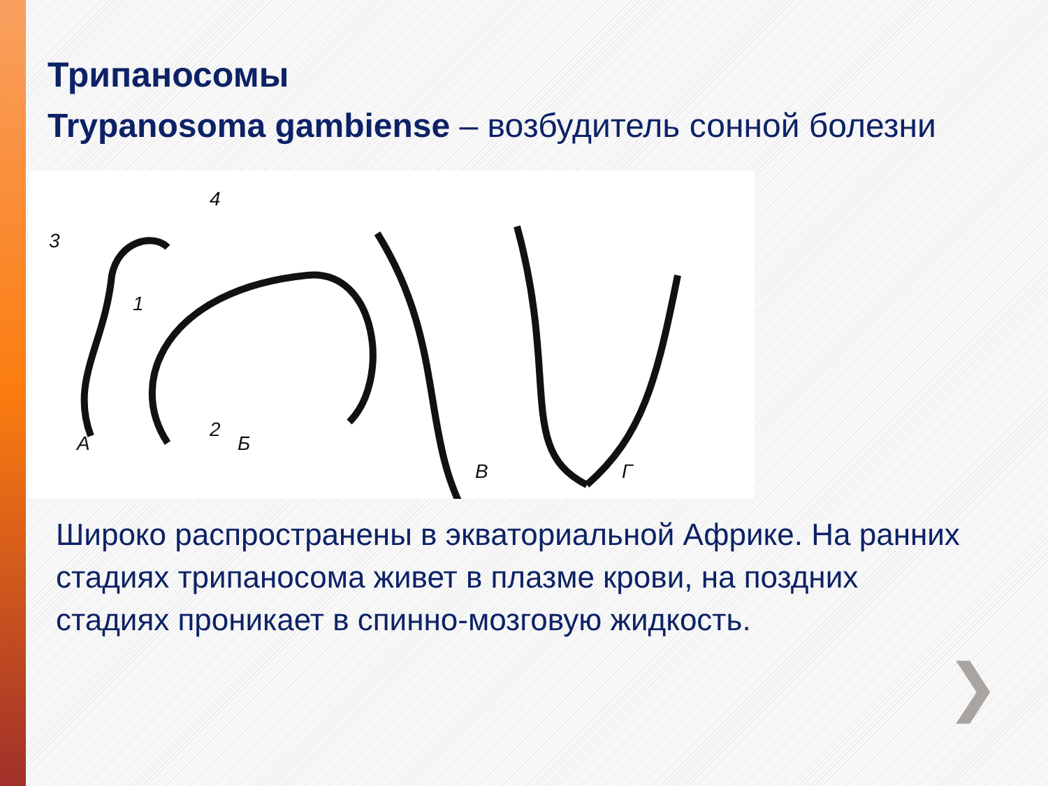Трипаносомы
Trypanosoma gambiense – возбудитель сонной болезни
А
Б
В
Г
3
2
4
1
Широко распространены в экваториальной Африке. На ранних стадиях трипаносома живет в плазме крови, на поздних стадиях проникает в спинно-мозговую жидкость.
❯